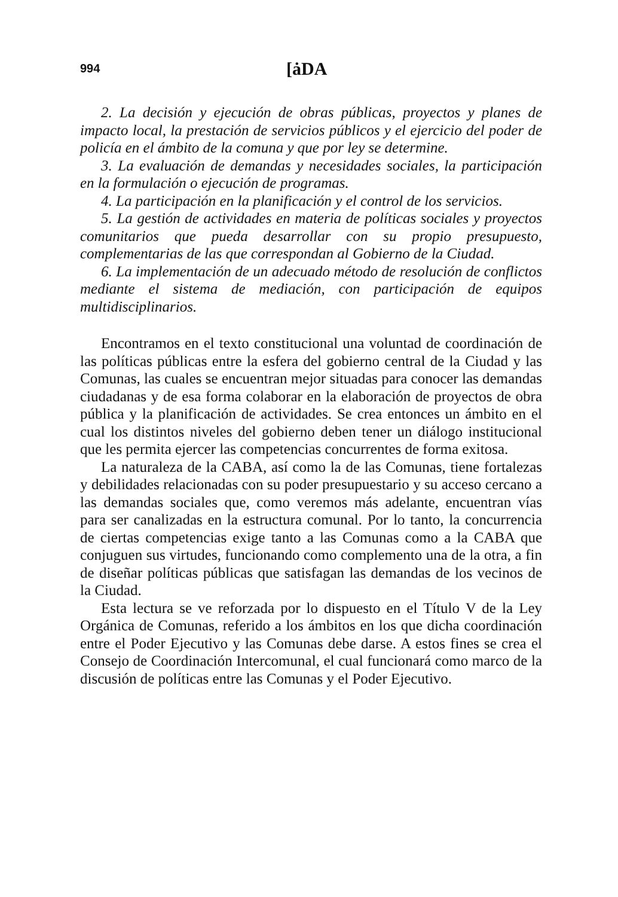994 [ȧDA
2. La decisión y ejecución de obras públicas, proyectos y planes de impacto local, la prestación de servicios públicos y el ejercicio del poder de policía en el ámbito de la comuna y que por ley se determine.
3. La evaluación de demandas y necesidades sociales, la participación en la formulación o ejecución de programas.
4. La participación en la planificación y el control de los servicios.
5. La gestión de actividades en materia de políticas sociales y proyectos comunitarios que pueda desarrollar con su propio presupuesto, complementarias de las que correspondan al Gobierno de la Ciudad.
6. La implementación de un adecuado método de resolución de conflictos mediante el sistema de mediación, con participación de equipos multidisciplinarios.
Encontramos en el texto constitucional una voluntad de coordinación de las políticas públicas entre la esfera del gobierno central de la Ciudad y las Comunas, las cuales se encuentran mejor situadas para conocer las demandas ciudadanas y de esa forma colaborar en la elaboración de proyectos de obra pública y la planificación de actividades. Se crea entonces un ámbito en el cual los distintos niveles del gobierno deben tener un diálogo institucional que les permita ejercer las competencias concurrentes de forma exitosa.
La naturaleza de la CABA, así como la de las Comunas, tiene fortalezas y debilidades relacionadas con su poder presupuestario y su acceso cercano a las demandas sociales que, como veremos más adelante, encuentran vías para ser canalizadas en la estructura comunal. Por lo tanto, la concurrencia de ciertas competencias exige tanto a las Comunas como a la CABA que conjuguen sus virtudes, funcionando como complemento una de la otra, a fin de diseñar políticas públicas que satisfagan las demandas de los vecinos de la Ciudad.
Esta lectura se ve reforzada por lo dispuesto en el Título V de la Ley Orgánica de Comunas, referido a los ámbitos en los que dicha coordinación entre el Poder Ejecutivo y las Comunas debe darse. A estos fines se crea el Consejo de Coordinación Intercomunal, el cual funcionará como marco de la discusión de políticas entre las Comunas y el Poder Ejecutivo.